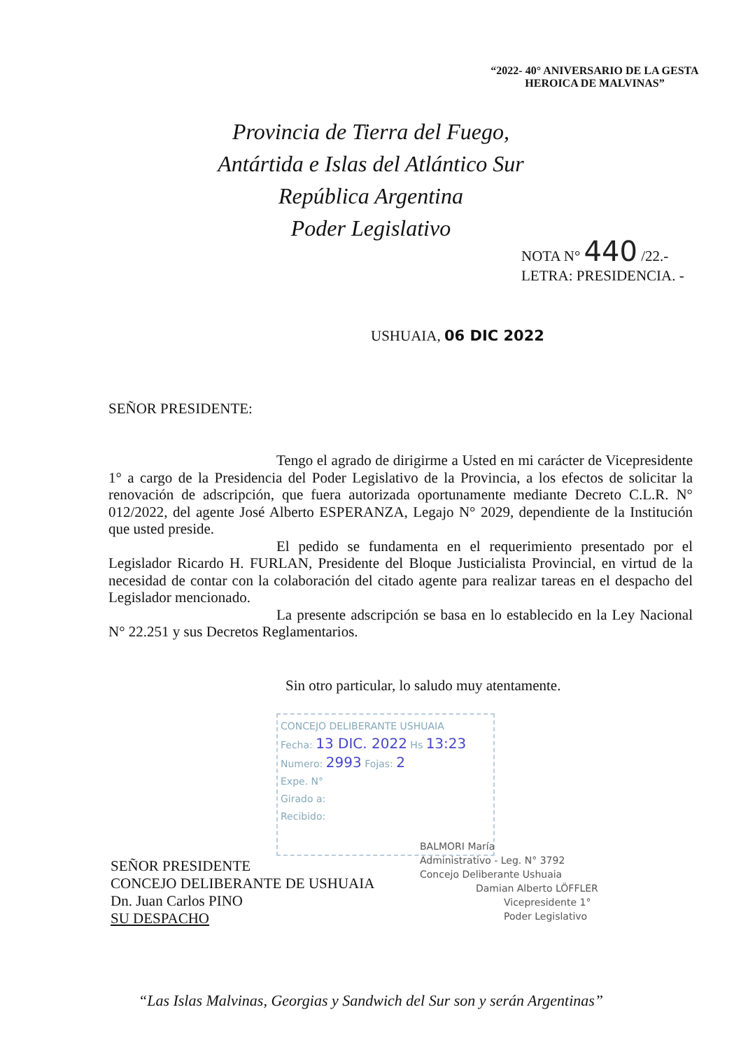“2022- 40° ANIVERSARIO DE LA GESTA
HEROICA DE MALVINAS”
Provincia de Tierra del Fuego,
Antártida e Islas del Atlántico Sur
República Argentina
Poder Legislativo
NOTA N° 440 /22.-
LETRA: PRESIDENCIA. -
USHUAIA, 06 DIC 2022
SEÑOR PRESIDENTE:
Tengo el agrado de dirigirme a Usted en mi carácter de Vicepresidente 1° a cargo de la Presidencia del Poder Legislativo de la Provincia, a los efectos de solicitar la renovación de adscripción, que fuera autorizada oportunamente mediante Decreto C.L.R. N° 012/2022, del agente José Alberto ESPERANZA, Legajo N° 2029, dependiente de la Institución que usted preside.
El pedido se fundamenta en el requerimiento presentado por el Legislador Ricardo H. FURLAN, Presidente del Bloque Justicialista Provincial, en virtud de la necesidad de contar con la colaboración del citado agente para realizar tareas en el despacho del Legislador mencionado.
La presente adscripción se basa en lo establecido en la Ley Nacional N° 22.251 y sus Decretos Reglamentarios.
Sin otro particular, lo saludo muy atentamente.
CONCEJO DELIBERANTE USHUAIA
Fecha: 13 DIC. 2022 Hs 13:23
Numero: 2993 Fojas: 2
Expe. N°
Girado a:
Recibido:
SEÑOR PRESIDENTE
CONCEJO DELIBERANTE DE USHUAIA
Dn. Juan Carlos PINO
SU DESPACHO
BALMORI María
Administrativo - Leg. N° 3792
Concejo Deliberante Ushuaia
Damian Alberto LÖFFLER
Vicepresidente 1°
Poder Legislativo
“Las Islas Malvinas, Georgias y Sandwich del Sur son y serán Argentinas”